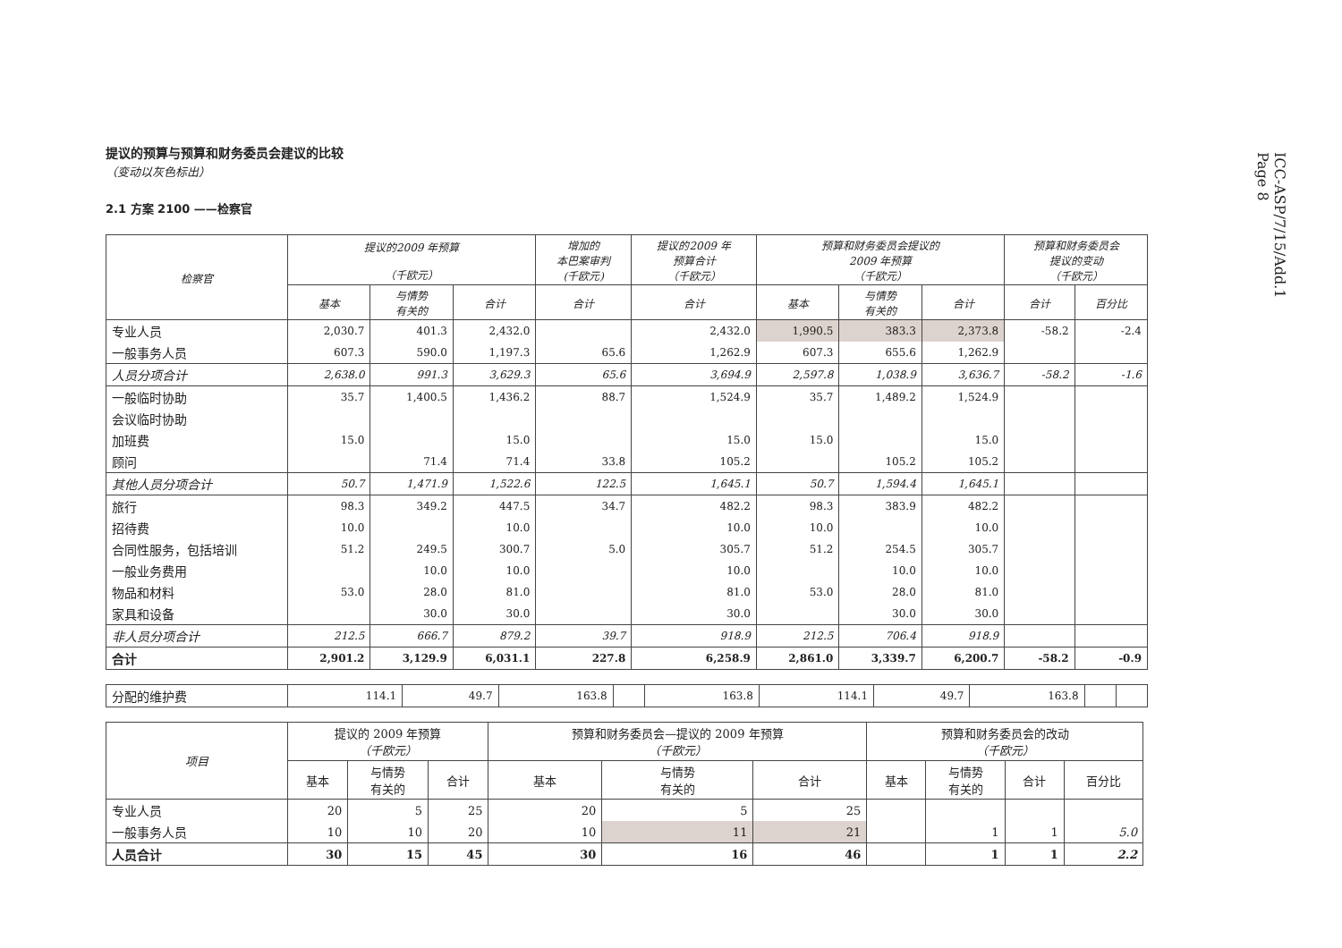ICC-ASP/7/15/Add.1
Page 8
提议的预算与预算和财务委员会建议的比较
（变动以灰色标出）
2.1 方案 2100 ——检察官
| 检察官 | 提议的2009 年预算 （千欧元） | | | 增加的 本巴案审判 (千欧元) | 提议的2009 年 预算合计 （千欧元） | 预算和财务委员会提议的 2009 年预算 （千欧元） | | | 预算和财务委员会 提议的变动 （千欧元） | |
| --- | --- | --- | --- | --- | --- | --- | --- | --- | --- | --- |
| | 基本 | 与情势 有关的 | 合计 | 合计 | 合计 | 基本 | 与情势 有关的 | 合计 | 合计 | 百分比 |
| 专业人员 | 2,030.7 | 401.3 | 2,432.0 | | 2,432.0 | 1,990.5 | 383.3 | 2,373.8 | -58.2 | -2.4 |
| 一般事务人员 | 607.3 | 590.0 | 1,197.3 | 65.6 | 1,262.9 | 607.3 | 655.6 | 1,262.9 | | |
| 人员分项合计 | 2,638.0 | 991.3 | 3,629.3 | 65.6 | 3,694.9 | 2,597.8 | 1,038.9 | 3,636.7 | -58.2 | -1.6 |
| 一般临时协助 | 35.7 | 1,400.5 | 1,436.2 | 88.7 | 1,524.9 | 35.7 | 1,489.2 | 1,524.9 | | |
| 会议临时协助 | | | | | | | | | | |
| 加班费 | 15.0 | | 15.0 | | 15.0 | 15.0 | | 15.0 | | |
| 顾问 | | 71.4 | 71.4 | 33.8 | 105.2 | | 105.2 | 105.2 | | |
| 其他人员分项合计 | 50.7 | 1,471.9 | 1,522.6 | 122.5 | 1,645.1 | 50.7 | 1,594.4 | 1,645.1 | | |
| 旅行 | 98.3 | 349.2 | 447.5 | 34.7 | 482.2 | 98.3 | 383.9 | 482.2 | | |
| 招待费 | 10.0 | | 10.0 | | 10.0 | 10.0 | | 10.0 | | |
| 合同性服务，包括培训 | 51.2 | 249.5 | 300.7 | 5.0 | 305.7 | 51.2 | 254.5 | 305.7 | | |
| 一般业务费用 | | 10.0 | 10.0 | | 10.0 | | 10.0 | 10.0 | | |
| 物品和材料 | 53.0 | 28.0 | 81.0 | | 81.0 | 53.0 | 28.0 | 81.0 | | |
| 家具和设备 | | 30.0 | 30.0 | | 30.0 | | 30.0 | 30.0 | | |
| 非人员分项合计 | 212.5 | 666.7 | 879.2 | 39.7 | 918.9 | 212.5 | 706.4 | 918.9 | | |
| 合计 | 2,901.2 | 3,129.9 | 6,031.1 | 227.8 | 6,258.9 | 2,861.0 | 3,339.7 | 6,200.7 | -58.2 | -0.9 |
| 分配的维护费 | 114.1 | 49.7 | 163.8 | | 163.8 | 114.1 | 49.7 | 163.8 | | |
| 项目 | 提议的 2009 年预算 （千欧元） | | | 预算和财务委员会—提议的 2009 年预算 （千欧元） | | | 预算和财务委员会的改动 （千欧元） | | | |
| --- | --- | --- | --- | --- | --- | --- | --- | --- | --- | --- |
| | 基本 | 与情势 有关的 | 合计 | 基本 | 与情势 有关的 | 合计 | 基本 | 与情势 有关的 | 合计 | 百分比 |
| 专业人员 | 20 | 5 | 25 | 20 | 5 | 25 | | | | |
| 一般事务人员 | 10 | 10 | 20 | 10 | 11 | 21 | | 1 | 1 | 5.0 |
| 人员合计 | 30 | 15 | 45 | 30 | 16 | 46 | | 1 | 1 | 2.2 |